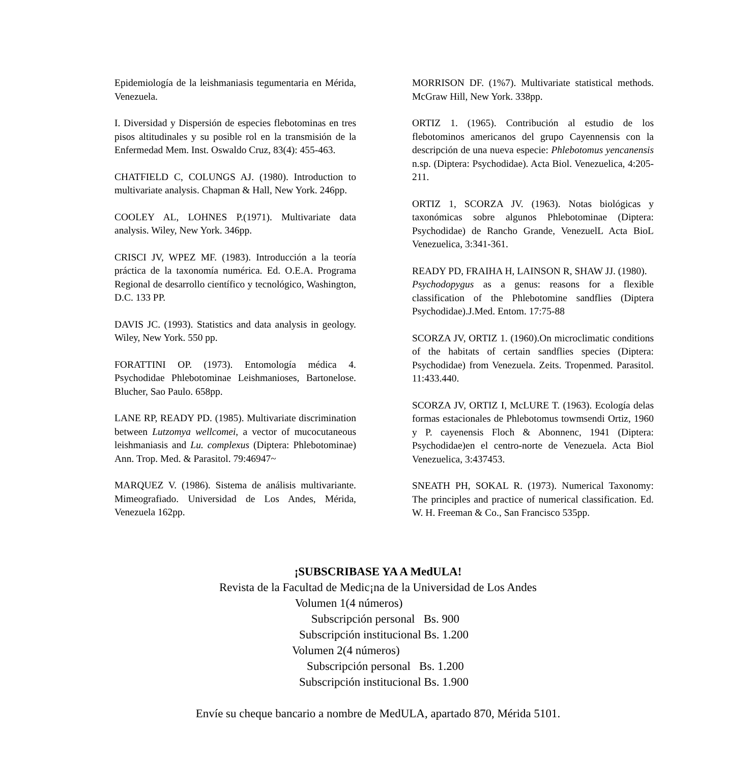Epidemiología de la leishmaniasis tegumentaria en Mérida, Venezuela.
I. Diversidad y Dispersión de especies flebotominas en tres pisos altitudinales y su posible rol en la transmisión de la Enfermedad Mem. Inst. Oswaldo Cruz, 83(4): 455-463.
CHATFIELD C, COLUNGS AJ. (1980). Introduction to multivariate analysis. Chapman & Hall, New York. 246pp.
COOLEY AL, LOHNES P.(1971). Multivariate data analysis. Wiley, New York. 346pp.
CRISCI JV, WPEZ MF. (1983). Introducción a la teoría práctica de la taxonomía numérica. Ed. O.E.A. Programa Regional de desarrollo científico y tecnológico, Washington, D.C. 133 PP.
DAVIS JC. (1993). Statistics and data analysis in geology. Wiley, New York. 550 pp.
FORATTINI OP. (1973). Entomología médica 4. Psychodidae Phlebotominae Leishmanioses, Bartonelose. Blucher, Sao Paulo. 658pp.
LANE RP, READY PD. (1985). Multivariate discrimination between Lutzomya wellcomei, a vector of mucocutaneous leishmaniasis and Lu. complexus (Diptera: Phlebotominae) Ann. Trop. Med. & Parasitol. 79:46947~
MARQUEZ V. (1986). Sistema de análisis multivariante. Mimeografiado. Universidad de Los Andes, Mérida, Venezuela 162pp.
MORRISON DF. (1%7). Multivariate statistical methods. McGraw Hill, New York. 338pp.
ORTIZ 1. (1965). Contribución al estudio de los flebotominos americanos del grupo Cayennensis con la descripción de una nueva especie: Phlebotomus yencanensis n.sp. (Diptera: Psychodidae). Acta Biol. Venezuelica, 4:205-211.
ORTIZ 1, SCORZA JV. (1963). Notas biológicas y taxonómicas sobre algunos Phlebotominae (Diptera: Psychodidae) de Rancho Grande, VenezuelL Acta BioL Venezuelica, 3:341-361.
READY PD, FRAIHA H, LAINSON R, SHAW JJ. (1980).
Psychodopygus as a genus: reasons for a flexible classification of the Phlebotomine sandflies (Diptera Psychodidae).J.Med. Entom. 17:75-88
SCORZA JV, ORTIZ 1. (1960).On microclimatic conditions of the habitats of certain sandflies species (Diptera: Psychodidae) from Venezuela. Zeits. Tropenmed. Parasitol. 11:433.440.
SCORZA JV, ORTIZ I, McLURE T. (1963). Ecología delas formas estacionales de Phlebotomus towmsendi Ortiz, 1960 y P. cayenensis Floch & Abonnenc, 1941 (Diptera: Psychodidae)en el centro-norte de Venezuela. Acta Biol Venezuelica, 3:437453.
SNEATH PH, SOKAL R. (1973). Numerical Taxonomy: The principles and practice of numerical classification. Ed. W. H. Freeman & Co., San Francisco 535pp.
¡SUBSCRIBASE YA A MedULA!
Revista de la Facultad de Medic¡na de la Universidad de Los Andes
Volumen 1(4 números)
Subscripción personal Bs. 900
Subscripción institucional Bs. 1.200
Volumen 2(4 números)
Subscripción personal Bs. 1.200
Subscripción institucional Bs. 1.900
Envíe su cheque bancario a nombre de MedULA, apartado 870, Mérida 5101.